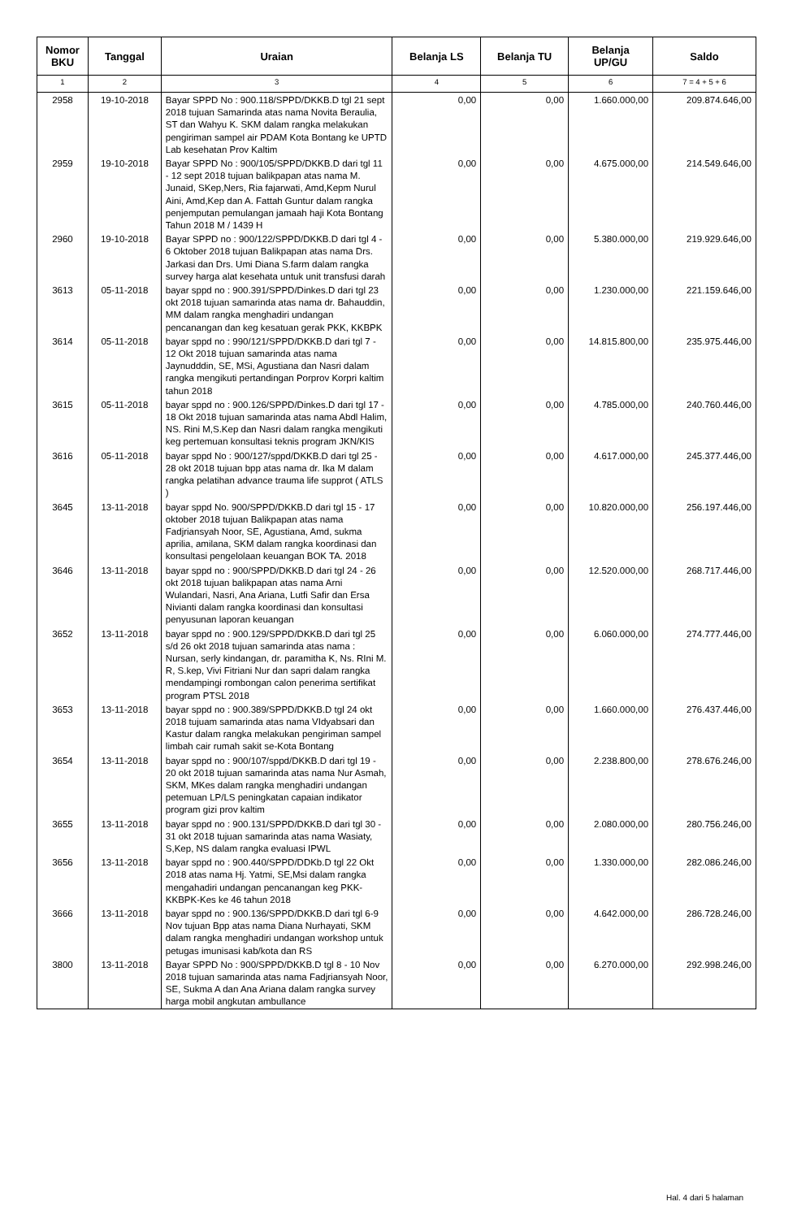| Nomor BKU | Tanggal | Uraian | Belanja LS | Belanja TU | Belanja UP/GU | Saldo |
| --- | --- | --- | --- | --- | --- | --- |
| 1 | 2 | 3 | 4 | 5 | 6 | 7 = 4 + 5 + 6 |
| 2958 | 19-10-2018 | Bayar SPPD No : 900.118/SPPD/DKKB.D tgl 21 sept 2018 tujuan Samarinda atas nama Novita Beraulia, ST dan Wahyu K. SKM dalam rangka melakukan pengiriman sampel air PDAM Kota Bontang ke UPTD Lab kesehatan Prov Kaltim | 0,00 | 0,00 | 1.660.000,00 | 209.874.646,00 |
| 2959 | 19-10-2018 | Bayar SPPD No : 900/105/SPPD/DKKB.D dari tgl 11 - 12 sept 2018 tujuan balikpapan atas nama M. Junaid, SKep,Ners, Ria fajarwati, Amd,Kepm Nurul Aini, Amd,Kep dan A. Fattah Guntur dalam rangka penjemputan pemulangan jamaah haji Kota Bontang Tahun 2018 M / 1439 H | 0,00 | 0,00 | 4.675.000,00 | 214.549.646,00 |
| 2960 | 19-10-2018 | Bayar SPPD no : 900/122/SPPD/DKKB.D dari tgl 4 - 6 Oktober 2018 tujuan Balikpapan atas nama Drs. Jarkasi dan Drs. Umi Diana S.farm dalam rangka survey harga alat kesehata untuk unit transfusi darah | 0,00 | 0,00 | 5.380.000,00 | 219.929.646,00 |
| 3613 | 05-11-2018 | bayar sppd no : 900.391/SPPD/Dinkes.D dari tgl 23 okt 2018 tujuan samarinda atas nama dr. Bahauddin, MM dalam rangka menghadiri undangan pencanangan dan keg kesatuan gerak PKK, KKBPK | 0,00 | 0,00 | 1.230.000,00 | 221.159.646,00 |
| 3614 | 05-11-2018 | bayar sppd no : 990/121/SPPD/DKKB.D dari tgl 7 - 12 Okt 2018 tujuan samarinda atas nama Jaynudddin, SE, MSi, Agustiana dan Nasri dalam rangka mengikuti pertandingan Porprov Korpri kaltim tahun 2018 | 0,00 | 0,00 | 14.815.800,00 | 235.975.446,00 |
| 3615 | 05-11-2018 | bayar sppd no : 900.126/SPPD/Dinkes.D dari tgl 17 - 18 Okt 2018 tujuan samarinda atas nama Abdl Halim, NS. Rini M,S.Kep dan Nasri dalam rangka mengikuti keg pertemuan konsultasi teknis program JKN/KIS | 0,00 | 0,00 | 4.785.000,00 | 240.760.446,00 |
| 3616 | 05-11-2018 | bayar sppd No : 900/127/sppd/DKKB.D dari tgl 25 - 28 okt 2018 tujuan bpp atas nama dr. Ika M dalam rangka pelatihan advance trauma life supprot ( ATLS ) | 0,00 | 0,00 | 4.617.000,00 | 245.377.446,00 |
| 3645 | 13-11-2018 | bayar sppd No. 900/SPPD/DKKB.D dari tgl 15 - 17 oktober 2018 tujuan Balikpapan atas nama Fadjriansyah Noor, SE, Agustiana, Amd, sukma aprilia, amilana, SKM dalam rangka koordinasi dan konsultasi pengelolaan keuangan BOK TA. 2018 | 0,00 | 0,00 | 10.820.000,00 | 256.197.446,00 |
| 3646 | 13-11-2018 | bayar sppd no : 900/SPPD/DKKB.D dari tgl 24 - 26 okt 2018 tujuan balikpapan atas nama Arni Wulandari, Nasri, Ana Ariana, Lutfi Safir dan Ersa Nivianti dalam rangka koordinasi dan konsultasi penyusunan laporan keuangan | 0,00 | 0,00 | 12.520.000,00 | 268.717.446,00 |
| 3652 | 13-11-2018 | bayar sppd no : 900.129/SPPD/DKKB.D dari tgl 25 s/d 26 okt 2018 tujuan samarinda atas nama : Nursan, serly kindangan, dr. paramitha K, Ns. RIni M. R, S.kep, Vivi Fitriani Nur dan sapri dalam rangka mendampingi rombongan calon penerima sertifikat program PTSL 2018 | 0,00 | 0,00 | 6.060.000,00 | 274.777.446,00 |
| 3653 | 13-11-2018 | bayar sppd no : 900.389/SPPD/DKKB.D tgl 24 okt 2018 tujuam samarinda atas nama VIdyabsari dan Kastur dalam rangka melakukan pengiriman sampel limbah cair rumah sakit se-Kota Bontang | 0,00 | 0,00 | 1.660.000,00 | 276.437.446,00 |
| 3654 | 13-11-2018 | bayar sppd no : 900/107/sppd/DKKB.D dari tgl 19 - 20 okt 2018 tujuan samarinda atas nama Nur Asmah, SKM, MKes dalam rangka menghadiri undangan petemuan LP/LS peningkatan capaian indikator program gizi prov kaltim | 0,00 | 0,00 | 2.238.800,00 | 278.676.246,00 |
| 3655 | 13-11-2018 | bayar sppd no : 900.131/SPPD/DKKB.D dari tgl 30 - 31 okt 2018 tujuan samarinda atas nama Wasiaty, S,Kep, NS dalam rangka evaluasi IPWL | 0,00 | 0,00 | 2.080.000,00 | 280.756.246,00 |
| 3656 | 13-11-2018 | bayar sppd no : 900.440/SPPD/DDKb.D tgl 22 Okt 2018 atas nama Hj. Yatmi, SE,Msi dalam rangka mengahadiri undangan pencanangan keg PKK-KKBPK-Kes ke 46 tahun 2018 | 0,00 | 0,00 | 1.330.000,00 | 282.086.246,00 |
| 3666 | 13-11-2018 | bayar sppd no : 900.136/SPPD/DKKB.D dari tgl 6-9 Nov tujuan Bpp atas nama Diana Nurhayati, SKM dalam rangka menghadiri undangan workshop untuk petugas imunisasi kab/kota dan RS | 0,00 | 0,00 | 4.642.000,00 | 286.728.246,00 |
| 3800 | 13-11-2018 | Bayar SPPD No : 900/SPPD/DKKB.D tgl 8 - 10 Nov 2018 tujuan samarinda atas nama Fadjriansyah Noor, SE, Sukma A dan Ana Ariana dalam rangka survey harga mobil angkutan ambullance | 0,00 | 0,00 | 6.270.000,00 | 292.998.246,00 |
Hal. 4 dari 5 halaman